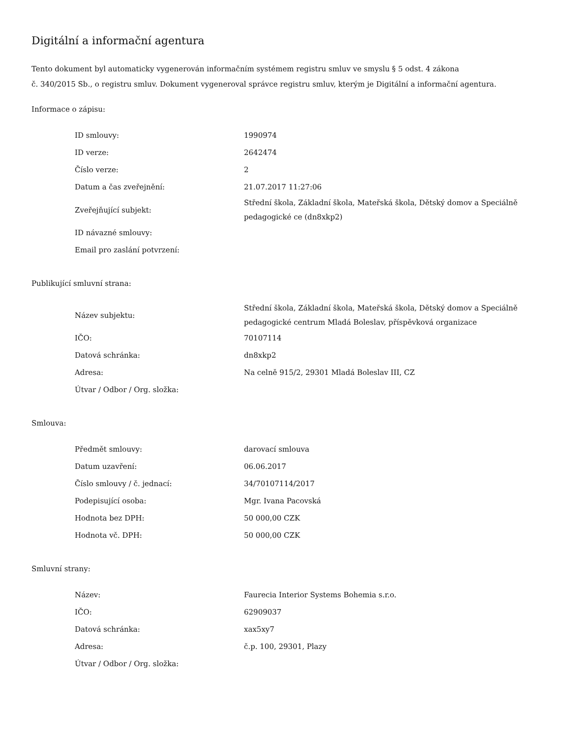Digitální a informační agentura
Tento dokument byl automaticky vygenerován informačním systémem registru smluv ve smyslu § 5 odst. 4 zákona
č. 340/2015 Sb., o registru smluv. Dokument vygeneroval správce registru smluv, kterým je Digitální a informační agentura.
Informace o zápisu:
| ID smlouvy: | 1990974 |
| ID verze: | 2642474 |
| Číslo verze: | 2 |
| Datum a čas zveřejnění: | 21.07.2017 11:27:06 |
| Zveřejňující subjekt: | Střední škola, Základní škola, Mateřská škola, Dětský domov a Speciálně pedagogické ce (dn8xkp2) |
| ID návazné smlouvy: | |
| Email pro zaslání potvrzení: | |
Publikující smluvní strana:
| Název subjektu: | Střední škola, Základní škola, Mateřská škola, Dětský domov a Speciálně pedagogické centrum Mladá Boleslav, příspěvková organizace |
| IČO: | 70107114 |
| Datová schránka: | dn8xkp2 |
| Adresa: | Na celně 915/2, 29301 Mladá Boleslav III, CZ |
| Útvar / Odbor / Org. složka: | |
Smlouva:
| Předmět smlouvy: | darovací smlouva |
| Datum uzavření: | 06.06.2017 |
| Číslo smlouvy / č. jednací: | 34/70107114/2017 |
| Podepisující osoba: | Mgr. Ivana Pacovská |
| Hodnota bez DPH: | 50 000,00 CZK |
| Hodnota vč. DPH: | 50 000,00 CZK |
Smluvní strany:
| Název: | Faurecia Interior Systems Bohemia s.r.o. |
| IČO: | 62909037 |
| Datová schránka: | xax5xy7 |
| Adresa: | č.p. 100, 29301, Plazy |
| Útvar / Odbor / Org. složka: | |